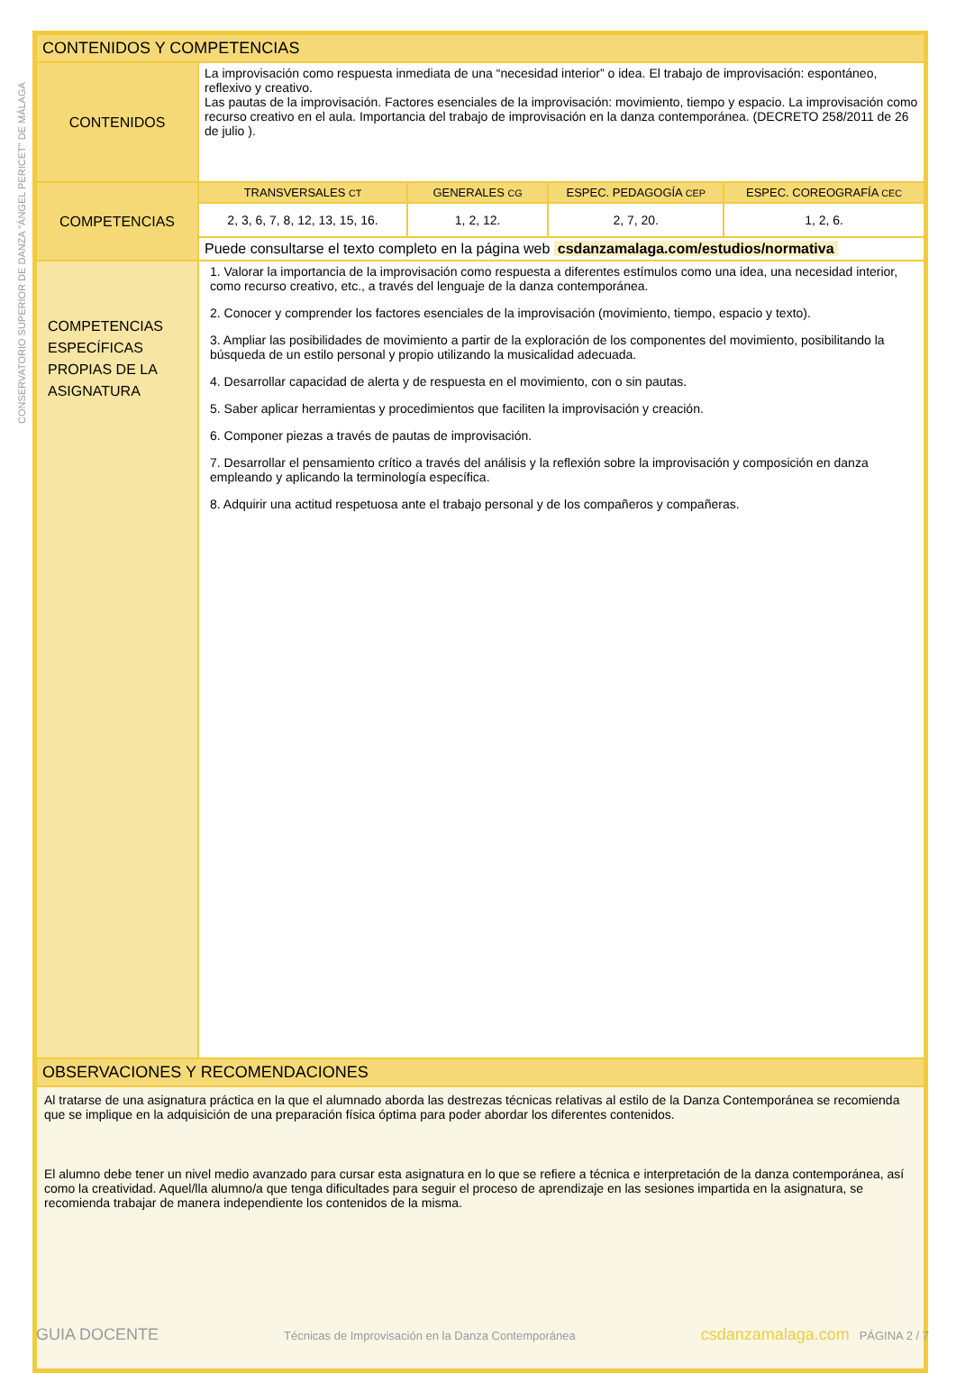CONSERVATORIO SUPERIOR DE DANZA "ÁNGEL PERICET" DE MÁLAGA
| CONTENIDOS Y COMPETENCIAS | | | | |
| CONTENIDOS | La improvisación como respuesta inmediata de una “necesidad interior” o idea. El trabajo de improvisación: espontáneo, reflexivo y creativo. Las pautas de la improvisación. Factores esenciales de la improvisación: movimiento, tiempo y espacio. La improvisación como recurso creativo en el aula. Importancia del trabajo de improvisación en la danza contemporánea. (DECRETO 258/2011 de 26 de julio ). | | | |
| COMPETENCIAS | TRANSVERSALES CT | GENERALES CG | ESPEC. PEDAGOGÍA CEP | ESPEC. COREOGRAFÍA CEC |
| | 2, 3, 6, 7, 8, 12, 13, 15, 16. | 1, 2, 12. | 2, 7, 20. | 1, 2, 6. |
| | Puede consultarse el texto completo en la página web csdanzamalaga.com/estudios/normativa | | | |
| COMPETENCIAS ESPECÍFICAS PROPIAS DE LA ASIGNATURA | 1. Valorar la importancia de la improvisación como respuesta a diferentes estímulos como una idea, una necesidad interior, como recurso creativo, etc., a través del lenguaje de la danza contemporánea. 2. Conocer y comprender los factores esenciales de la improvisación (movimiento, tiempo, espacio y texto). 3. Ampliar las posibilidades de movimiento a partir de la exploración de los componentes del movimiento, posibilitando la búsqueda de un estilo personal y propio utilizando la musicalidad adecuada. 4. Desarrollar capacidad de alerta y de respuesta en el movimiento, con o sin pautas. 5. Saber aplicar herramientas y procedimientos que faciliten la improvisación y creación. 6. Componer piezas a través de pautas de improvisación. 7. Desarrollar el pensamiento crítico a través del análisis y la reflexión sobre la improvisación y composición en danza empleando y aplicando la terminología específica. 8. Adquirir una actitud respetuosa ante el trabajo personal y de los compañeros y compañeras. | | | |
| OBSERVACIONES Y RECOMENDACIONES | | | | |
| Al tratarse de una asignatura práctica en la que el alumnado aborda las destrezas técnicas relativas al estilo de la Danza Contemporánea se recomienda que se implique en la adquisición de una preparación física óptima para poder abordar los diferentes contenidos. El alumno debe tener un nivel medio avanzado para cursar esta asignatura en lo que se refiere a técnica e interpretación de la danza contemporánea, así como la creatividad. Aquel/lla alumno/a que tenga dificultades para seguir el proceso de aprendizaje en las sesiones impartida en la asignatura, se recomienda trabajar de manera independiente los contenidos de la misma. | | | | |
GUIA DOCENTE Técnicas de Improvisación en la Danza Contemporánea csdanzamalaga.com PÁGINA 2 / 7